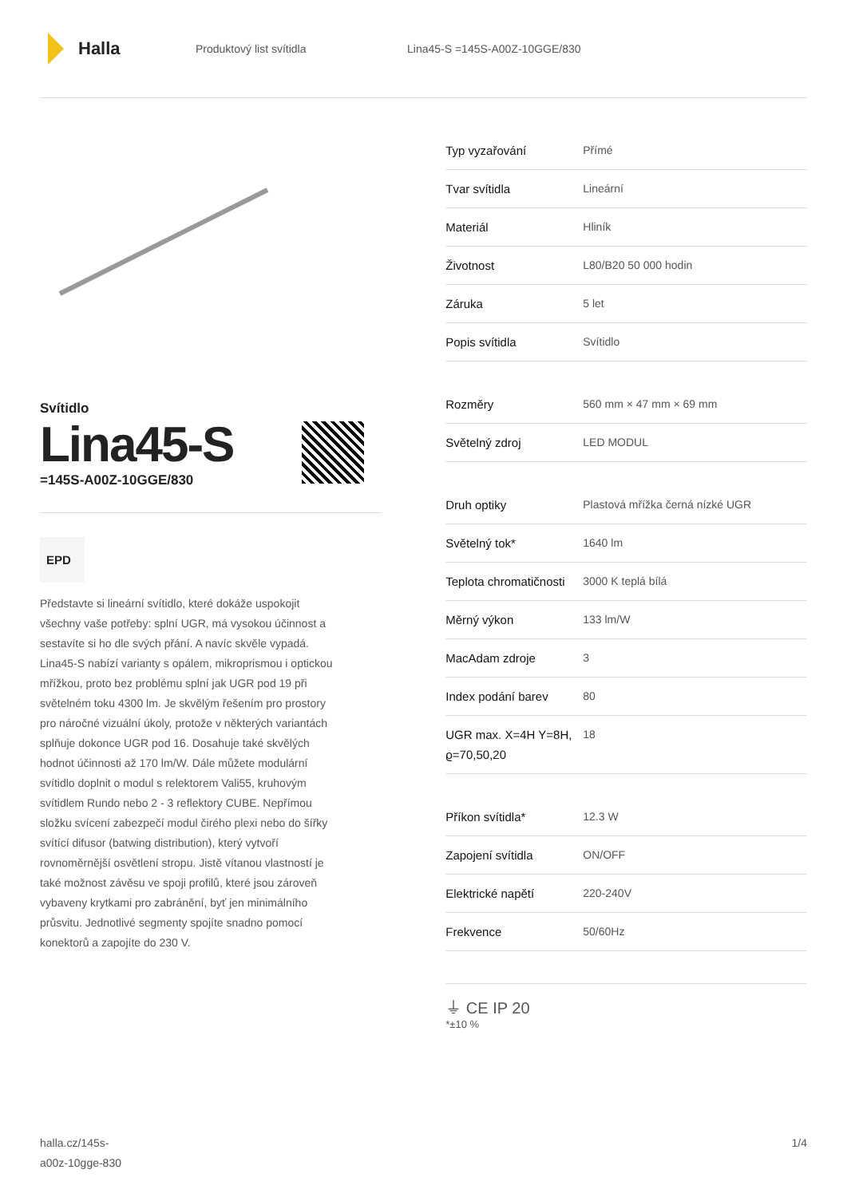Halla
Produktový list svítidla Lina45-S =145S-A00Z-10GGE/830
Svítidlo
Lina45-S
=145S-A00Z-10GGE/830
EPD
Představte si lineární svítidlo, které dokáže uspokojit všechny vaše potřeby: splní UGR, má vysokou účinnost a sestavíte si ho dle svých přání. A navíc skvěle vypadá. Lina45-S nabízí varianty s opálem, mikroprismou i optickou mřížkou, proto bez problému splní jak UGR pod 19 při světelném toku 4300 lm. Je skvělým řešením pro prostory pro náročné vizuální úkoly, protože v některých variantách splňuje dokonce UGR pod 16. Dosahuje také skvělých hodnot účinnosti až 170 lm/W. Dále můžete modulární svítidlo doplnit o modul s relektorem Vali55, kruhovým svítidlem Rundo nebo 2 - 3 reflektory CUBE. Nepřímou složku svícení zabezpečí modul čirého plexi nebo do šířky svítící difusor (batwing distribution), který vytvoří rovnoměrnější osvětlení stropu. Jistě vítanou vlastností je také možnost závěsu ve spoji profilů, které jsou zároveň vybaveny krytkami pro zabránění, byť jen minimálního průsvitu. Jednotlivé segmenty spojíte snadno pomocí konektorů a zapojíte do 230 V.
| Typ vyzařování | Přímé |
| Tvar svítidla | Lineární |
| Materiál | Hliník |
| Životnost | L80/B20 50 000 hodin |
| Záruka | 5 let |
| Popis svítidla | Svítidlo |
| Rozměry | 560 mm × 47 mm × 69 mm |
| Světelný zdroj | LED MODUL |
| Druh optiky | Plastová mřížka černá nízké UGR |
| Světelný tok* | 1640 lm |
| Teplota chromatičnosti | 3000 K teplá bílá |
| Měrný výkon | 133 lm/W |
| MacAdam zdroje | 3 |
| Index podání barev | 80 |
| UGR max. X=4H Y=8H, ϱ=70,50,20 | 18 |
| Příkon svítidla* | 12.3 W |
| Zapojení svítidla | ON/OFF |
| Elektrické napětí | 220-240V |
| Frekvence | 50/60Hz |
⏚ CE IP 20
*±10 %
halla.cz/145s-
a00z-10gge-830
1/4